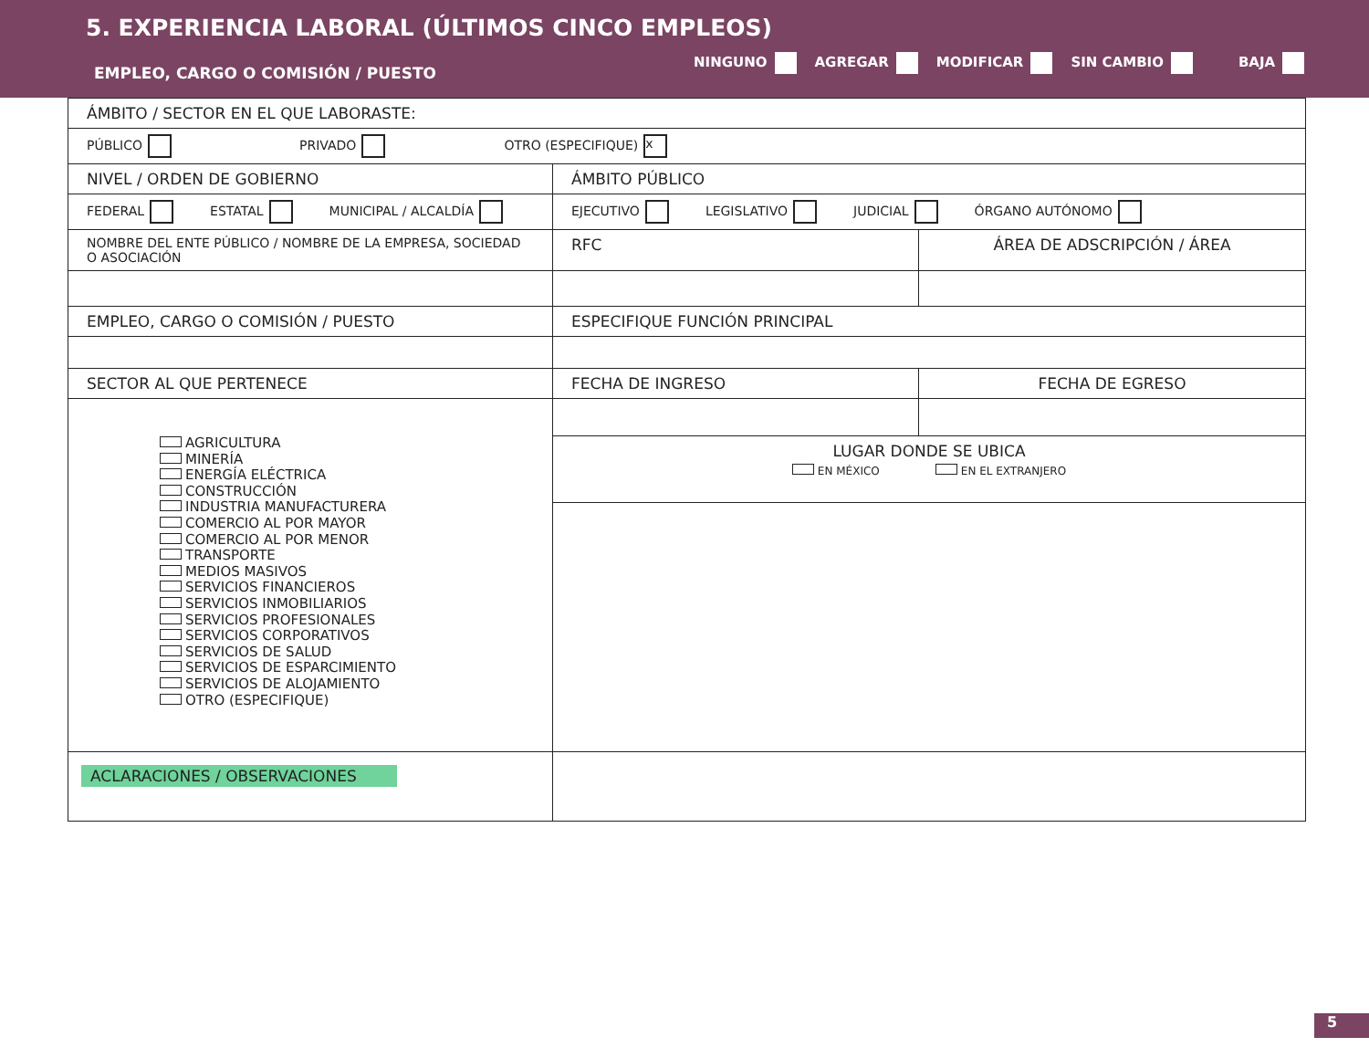5. EXPERIENCIA LABORAL (ÚLTIMOS CINCO EMPLEOS)
EMPLEO, CARGO O COMISIÓN / PUESTO
NINGUNO AGREGAR MODIFICAR SIN CAMBIO BAJA
| ÁMBITO / SECTOR EN EL QUE LABORASTE: | | |
| PÚBLICO PRIVADO OTRO (ESPECIFIQUE) x | | |
| NIVEL / ORDEN DE GOBIERNO | ÁMBITO PÚBLICO | |
| FEDERAL ESTATAL MUNICIPAL / ALCALDÍA | EJECUTIVO LEGISLATIVO JUDICIAL ÓRGANO AUTÓNOMO | |
| NOMBRE DEL ENTE PÚBLICO / NOMBRE DE LA EMPRESA, SOCIEDAD O ASOCIACIÓN | RFC | ÁREA DE ADSCRIPCIÓN / ÁREA |
| EMPLEO, CARGO O COMISIÓN / PUESTO | ESPECIFIQUE FUNCIÓN PRINCIPAL | |
| SECTOR AL QUE PERTENECE | FECHA DE INGRESO | FECHA DE EGRESO |
| AGRICULTURA MINERÍA ENERGÍA ELÉCTRICA CONSTRUCCIÓN INDUSTRIA MANUFACTURERA COMERCIO AL POR MAYOR COMERCIO AL POR MENOR TRANSPORTE MEDIOS MASIVOS SERVICIOS FINANCIEROS SERVICIOS INMOBILIARIOS SERVICIOS PROFESIONALES SERVICIOS CORPORATIVOS SERVICIOS DE SALUD SERVICIOS DE ESPARCIMIENTO SERVICIOS DE ALOJAMIENTO OTRO (ESPECIFIQUE) | | |
| | LUGAR DONDE SE UBICA EN MÉXICO EN EL EXTRANJERO | |
| ACLARACIONES / OBSERVACIONES | | |
5